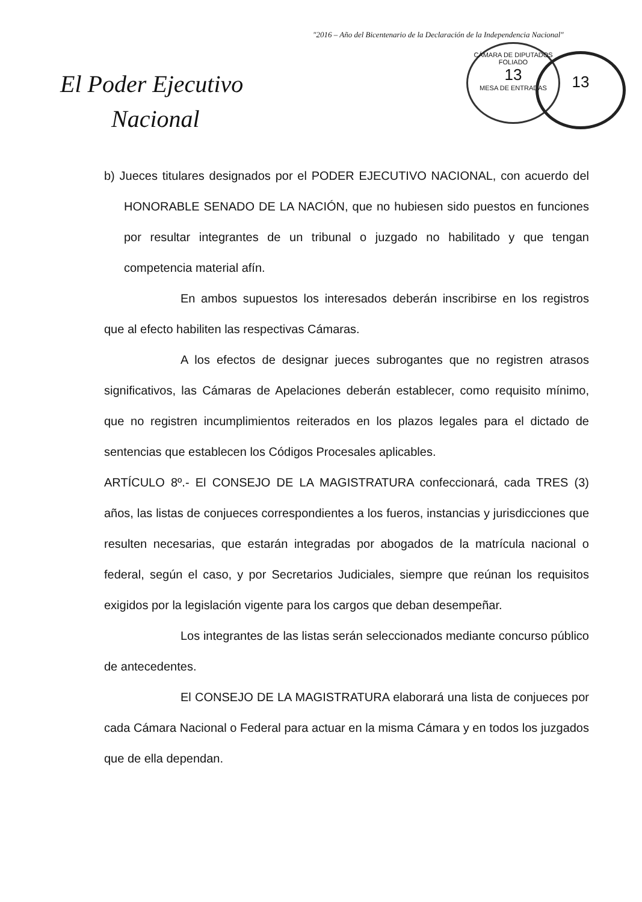"2016 – Año del Bicentenario de la Declaración de la Independencia Nacional"
CÁMARA DE DIPUTADOS
FOLIADO
13
MESA DE ENTRADAS
13
El Poder Ejecutivo
Nacional
b) Jueces titulares designados por el PODER EJECUTIVO NACIONAL, con acuerdo del HONORABLE SENADO DE LA NACIÓN, que no hubiesen sido puestos en funciones por resultar integrantes de un tribunal o juzgado no habilitado y que tengan competencia material afín.
En ambos supuestos los interesados deberán inscribirse en los registros que al efecto habiliten las respectivas Cámaras.
A los efectos de designar jueces subrogantes que no registren atrasos significativos, las Cámaras de Apelaciones deberán establecer, como requisito mínimo, que no registren incumplimientos reiterados en los plazos legales para el dictado de sentencias que establecen los Códigos Procesales aplicables.
ARTÍCULO 8º.- El CONSEJO DE LA MAGISTRATURA confeccionará, cada TRES (3) años, las listas de conjueces correspondientes a los fueros, instancias y jurisdicciones que resulten necesarias, que estarán integradas por abogados de la matrícula nacional o federal, según el caso, y por Secretarios Judiciales, siempre que reúnan los requisitos exigidos por la legislación vigente para los cargos que deban desempeñar.
Los integrantes de las listas serán seleccionados mediante concurso público de antecedentes.
El CONSEJO DE LA MAGISTRATURA elaborará una lista de conjueces por cada Cámara Nacional o Federal para actuar en la misma Cámara y en todos los juzgados que de ella dependan.